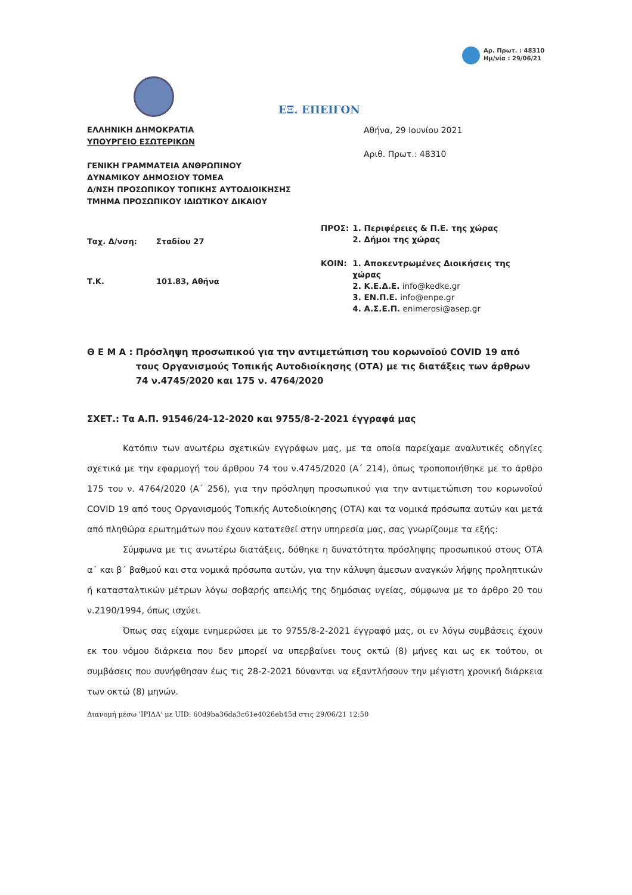Αρ. Πρωτ. : 48310
Ημ/νία : 29/06/21
ΕΞ. ΕΠΕΙΓΟΝ
ΕΛΛΗΝΙΚΗ ΔΗΜΟΚΡΑΤΙΑ
ΥΠΟΥΡΓΕΙΟ ΕΣΩΤΕΡΙΚΩΝ
ΓΕΝΙΚΗ ΓΡΑΜΜΑΤΕΙΑ ΑΝΘΡΩΠΙΝΟΥ
ΔΥΝΑΜΙΚΟΥ ΔΗΜΟΣΙΟΥ ΤΟΜΕΑ
Δ/ΝΣΗ ΠΡΟΣΩΠΙΚΟΥ ΤΟΠΙΚΗΣ ΑΥΤΟΔΙΟΙΚΗΣΗΣ
ΤΜΗΜΑ ΠΡΟΣΩΠΙΚΟΥ ΙΔΙΩΤΙΚΟΥ ΔΙΚΑΙΟΥ
Αθήνα, 29 Ιουνίου 2021
Αριθ. Πρωτ.: 48310
| Ταχ. Δ/νση: | Σταδίου 27 |
| Τ.Κ. | 101.83, Αθήνα |
| ΠΡΟΣ: | 1. Περιφέρειες & Π.Ε. της χώρας 2. Δήμοι της χώρας |
| ΚΟΙΝ: | 1. Αποκεντρωμένες Διοικήσεις της χώρας 2. Κ.Ε.Δ.Ε. info@kedke.gr 3. ΕΝ.Π.Ε. info@enpe.gr 4. Α.Σ.Ε.Π. enimerosi@asep.gr |
Θ Ε Μ Α : Πρόσληψη προσωπικού για την αντιμετώπιση του κορωνοϊού COVID 19 από τους Οργανισμούς Τοπικής Αυτοδιοίκησης (ΟΤΑ) με τις διατάξεις των άρθρων 74 ν.4745/2020 και 175 ν. 4764/2020
ΣΧΕΤ.: Τα Α.Π. 91546/24-12-2020 και 9755/8-2-2021 έγγραφά μας
Κατόπιν των ανωτέρω σχετικών εγγράφων μας, με τα οποία παρείχαμε αναλυτικές οδηγίες σχετικά με την εφαρμογή του άρθρου 74 του ν.4745/2020 (Α΄ 214), όπως τροποποιήθηκε με το άρθρο 175 του ν. 4764/2020 (Α΄ 256), για την πρόσληψη προσωπικού για την αντιμετώπιση του κορωνοϊού COVID 19 από τους Οργανισμούς Τοπικής Αυτοδιοίκησης (ΟΤΑ) και τα νομικά πρόσωπα αυτών και μετά από πληθώρα ερωτημάτων που έχουν κατατεθεί στην υπηρεσία μας, σας γνωρίζουμε τα εξής:
Σύμφωνα με τις ανωτέρω διατάξεις, δόθηκε η δυνατότητα πρόσληψης προσωπικού στους ΟΤΑ α΄ και β΄ βαθμού και στα νομικά πρόσωπα αυτών, για την κάλυψη άμεσων αναγκών λήψης προληπτικών ή κατασταλτικών μέτρων λόγω σοβαρής απειλής της δημόσιας υγείας, σύμφωνα με το άρθρο 20 του ν.2190/1994, όπως ισχύει.
Όπως σας είχαμε ενημερώσει με το 9755/8-2-2021 έγγραφό μας, οι εν λόγω συμβάσεις έχουν εκ του νόμου διάρκεια που δεν μπορεί να υπερβαίνει τους οκτώ (8) μήνες και ως εκ τούτου, οι συμβάσεις που συνήφθησαν έως τις 28-2-2021 δύνανται να εξαντλήσουν την μέγιστη χρονική διάρκεια των οκτώ (8) μηνών.
Διανομή μέσω 'ΙΡΙΔΑ' με UID: 60d9ba36da3c61e4026eb45d στις 29/06/21 12:50